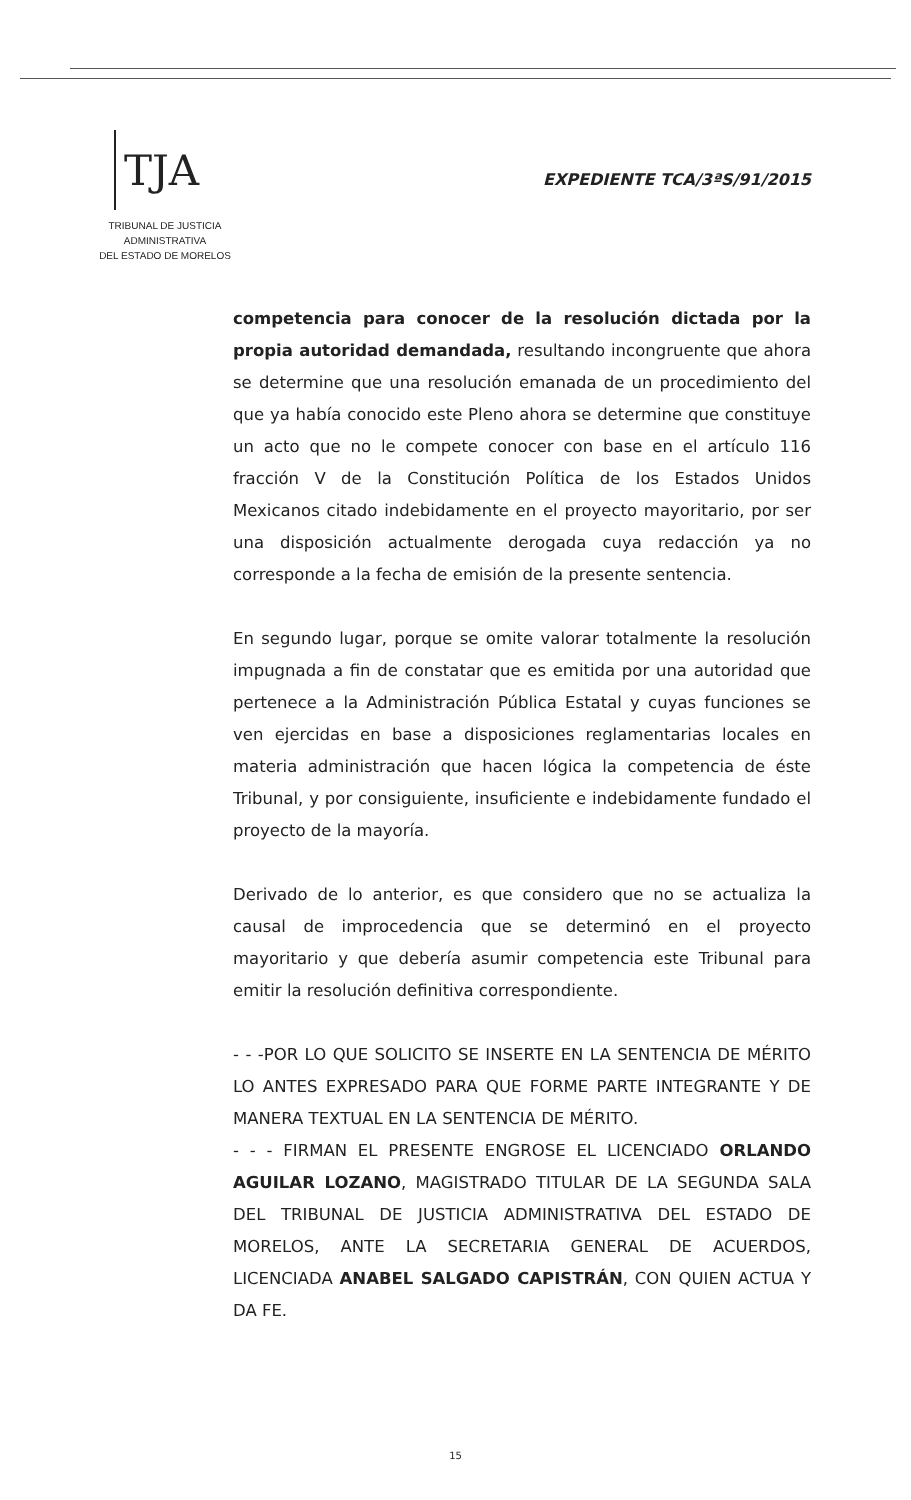TJA
TRIBUNAL DE JUSTICIA ADMINISTRATIVA
DEL ESTADO DE MORELOS
EXPEDIENTE TCA/3ªS/91/2015
competencia para conocer de la resolución dictada por la propia autoridad demandada, resultando incongruente que ahora se determine que una resolución emanada de un procedimiento del que ya había conocido este Pleno ahora se determine que constituye un acto que no le compete conocer con base en el artículo 116 fracción V de la Constitución Política de los Estados Unidos Mexicanos citado indebidamente en el proyecto mayoritario, por ser una disposición actualmente derogada cuya redacción ya no corresponde a la fecha de emisión de la presente sentencia.
En segundo lugar, porque se omite valorar totalmente la resolución impugnada a fin de constatar que es emitida por una autoridad que pertenece a la Administración Pública Estatal y cuyas funciones se ven ejercidas en base a disposiciones reglamentarias locales en materia administración que hacen lógica la competencia de éste Tribunal, y por consiguiente, insuficiente e indebidamente fundado el proyecto de la mayoría.
Derivado de lo anterior, es que considero que no se actualiza la causal de improcedencia que se determinó en el proyecto mayoritario y que debería asumir competencia este Tribunal para emitir la resolución definitiva correspondiente.
- - -POR LO QUE SOLICITO SE INSERTE EN LA SENTENCIA DE MÉRITO LO ANTES EXPRESADO PARA QUE FORME PARTE INTEGRANTE Y DE MANERA TEXTUAL EN LA SENTENCIA DE MÉRITO.
- - - FIRMAN EL PRESENTE ENGROSE EL LICENCIADO ORLANDO AGUILAR LOZANO, MAGISTRADO TITULAR DE LA SEGUNDA SALA DEL TRIBUNAL DE JUSTICIA ADMINISTRATIVA DEL ESTADO DE MORELOS, ANTE LA SECRETARIA GENERAL DE ACUERDOS, LICENCIADA ANABEL SALGADO CAPISTRÁN, CON QUIEN ACTUA Y DA FE.
15